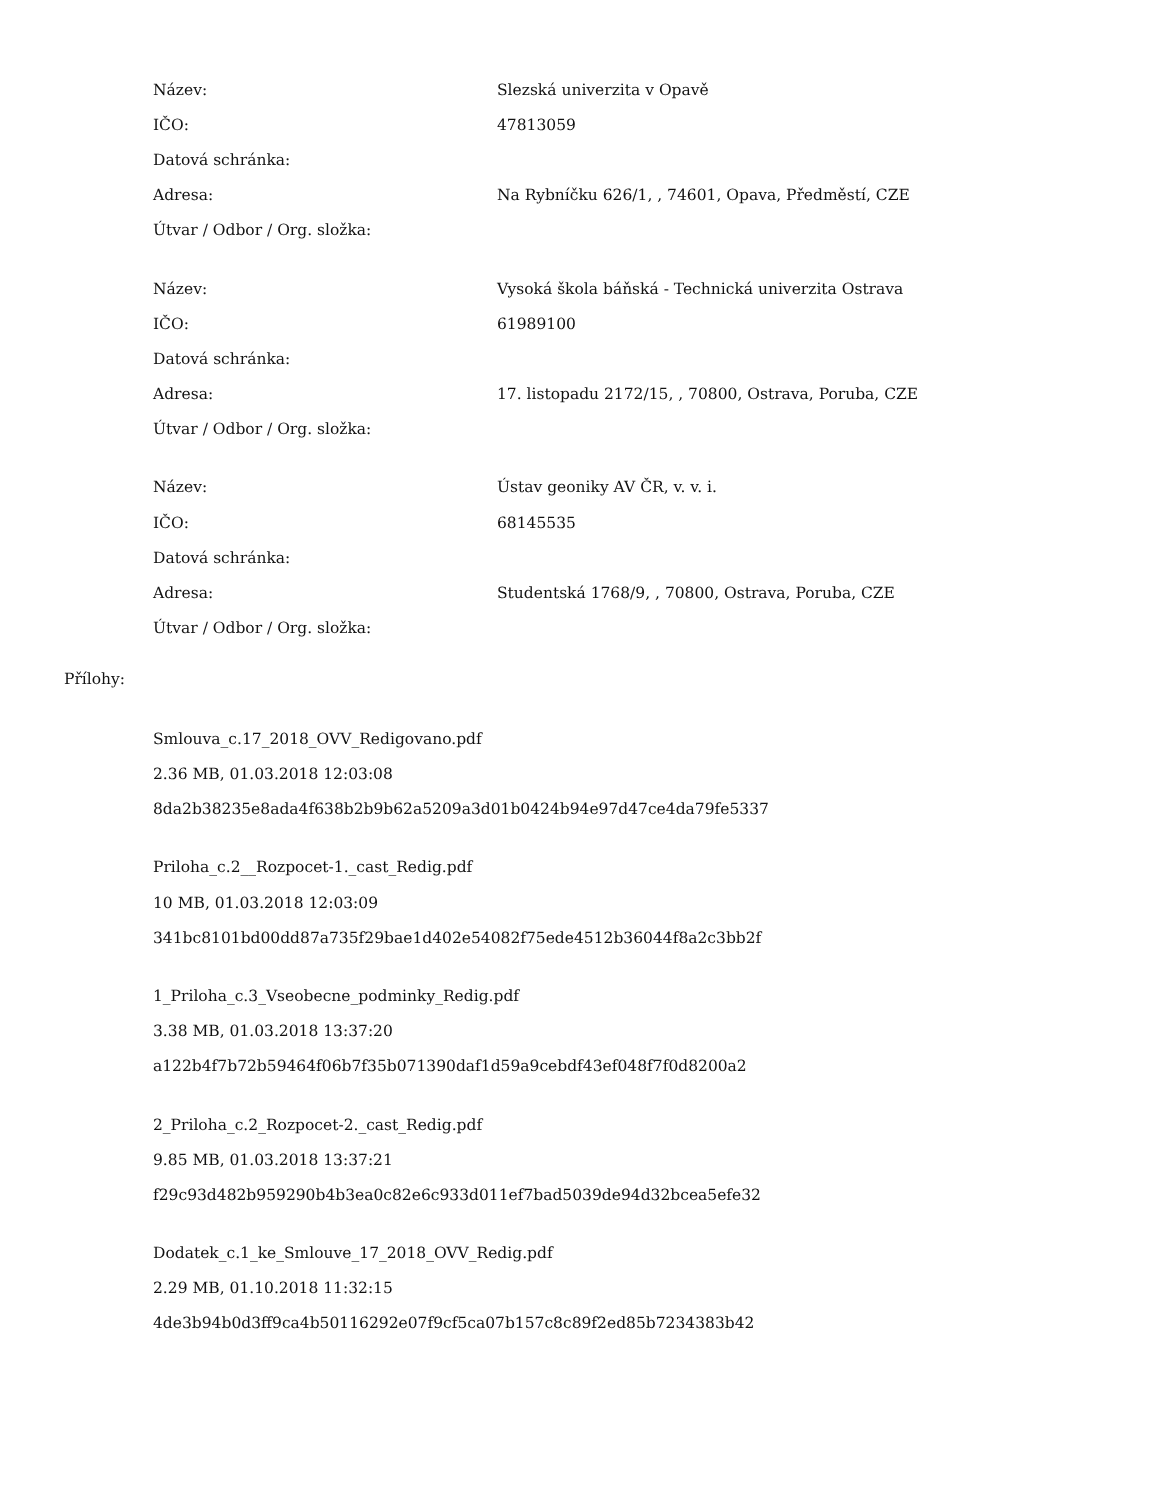Název: Slezská univerzita v Opavě
IČO: 47813059
Datová schránka:
Adresa: Na Rybníčku 626/1, , 74601, Opava, Předměstí, CZE
Útvar / Odbor / Org. složka:
Název: Vysoká škola báňská - Technická univerzita Ostrava
IČO: 61989100
Datová schránka:
Adresa: 17. listopadu 2172/15, , 70800, Ostrava, Poruba, CZE
Útvar / Odbor / Org. složka:
Název: Ústav geoniky AV ČR, v. v. i.
IČO: 68145535
Datová schránka:
Adresa: Studentská 1768/9, , 70800, Ostrava, Poruba, CZE
Útvar / Odbor / Org. složka:
Přílohy:
Smlouva_c.17_2018_OVV_Redigovano.pdf
2.36 MB, 01.03.2018 12:03:08
8da2b38235e8ada4f638b2b9b62a5209a3d01b0424b94e97d47ce4da79fe5337
Priloha_c.2__Rozpocet-1._cast_Redig.pdf
10 MB, 01.03.2018 12:03:09
341bc8101bd00dd87a735f29bae1d402e54082f75ede4512b36044f8a2c3bb2f
1_Priloha_c.3_Vseobecne_podminky_Redig.pdf
3.38 MB, 01.03.2018 13:37:20
a122b4f7b72b59464f06b7f35b071390daf1d59a9cebdf43ef048f7f0d8200a2
2_Priloha_c.2_Rozpocet-2._cast_Redig.pdf
9.85 MB, 01.03.2018 13:37:21
f29c93d482b959290b4b3ea0c82e6c933d011ef7bad5039de94d32bcea5efe32
Dodatek_c.1_ke_Smlouve_17_2018_OVV_Redig.pdf
2.29 MB, 01.10.2018 11:32:15
4de3b94b0d3ff9ca4b50116292e07f9cf5ca07b157c8c89f2ed85b7234383b42